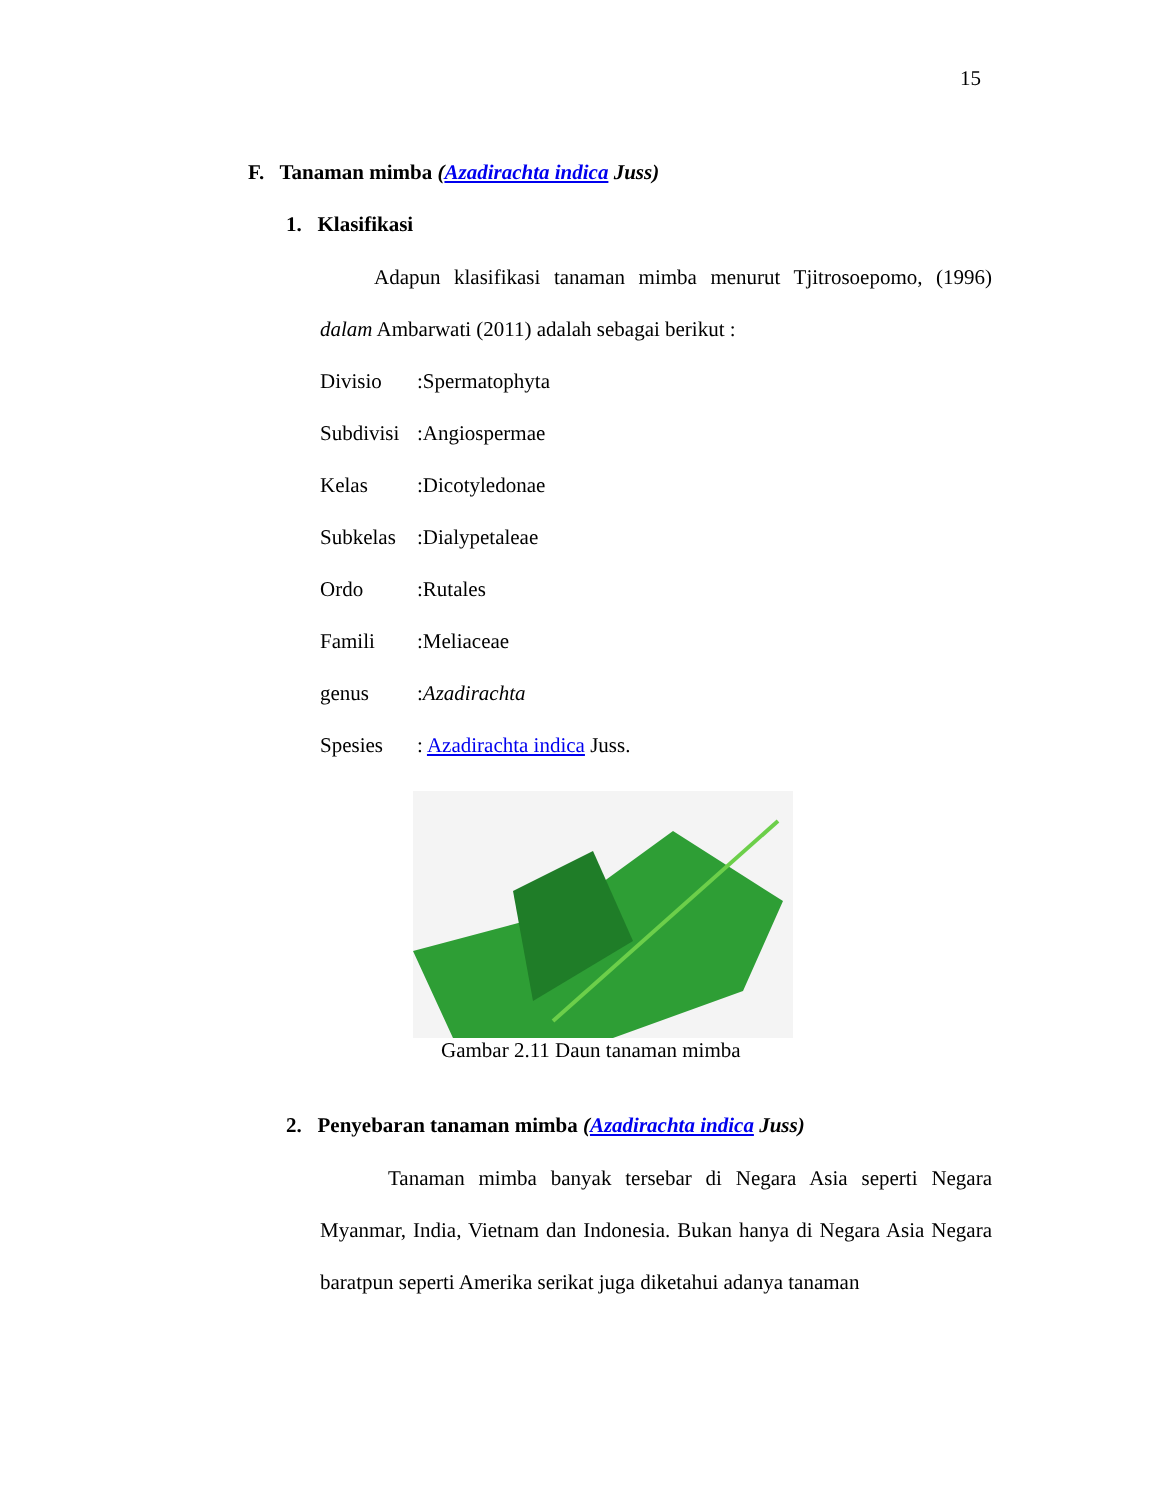15
F. Tanaman mimba (Azadirachta indica Juss)
1. Klasifikasi
Adapun klasifikasi tanaman mimba menurut Tjitrosoepomo, (1996) dalam Ambarwati (2011) adalah sebagai berikut :
Divisio:Spermatophyta
Subdivisi:Angiospermae
Kelas:Dicotyledonae
Subkelas:Dialypetaleae
Ordo:Rutales
Famili:Meliaceae
genus:Azadirachta
Spesies: Azadirachta indica Juss.
Gambar 2.11 Daun tanaman mimba
2. Penyebaran tanaman mimba (Azadirachta indica Juss)
Tanaman mimba banyak tersebar di Negara Asia seperti Negara Myanmar, India, Vietnam dan Indonesia. Bukan hanya di Negara Asia Negara baratpun seperti Amerika serikat juga diketahui adanya tanaman